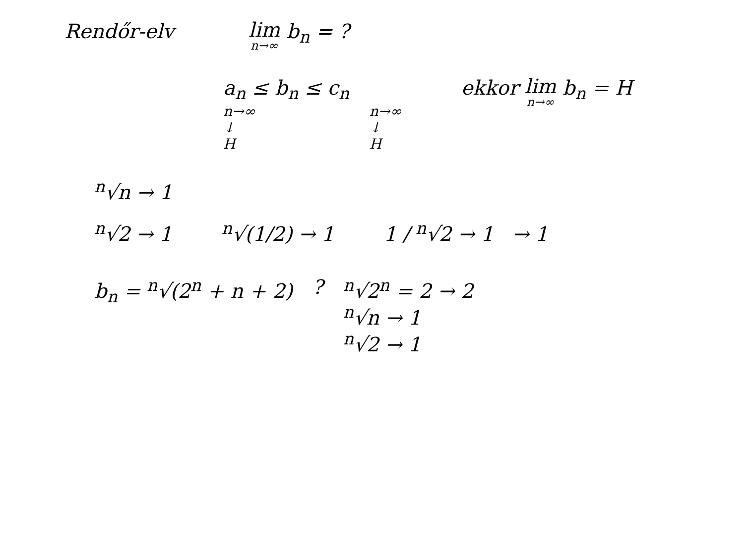Rendőr-elv
lim n→∞ b<sub>n</sub> = ?
a<sub>n</sub> ≤ b<sub>n</sub> ≤ c<sub>n</sub>
n→∞
↓
H
n→∞
↓
H
ekkor lim n→∞ b<sub>n</sub> = H
<sup>n</sup>√n → 1
<sup>n</sup>√2 → 1 <sup>n</sup>√(1/2) → 1 1 / <sup>n</sup>√2 → 1 → 1
b<sub>n</sub> = <sup>n</sup>√(2<sup>n</sup> + n + 2) ? <sup>n</sup>√2<sup>n</sup> = 2 → 2
<sup>n</sup>√n → 1
<sup>n</sup>√2 → 1